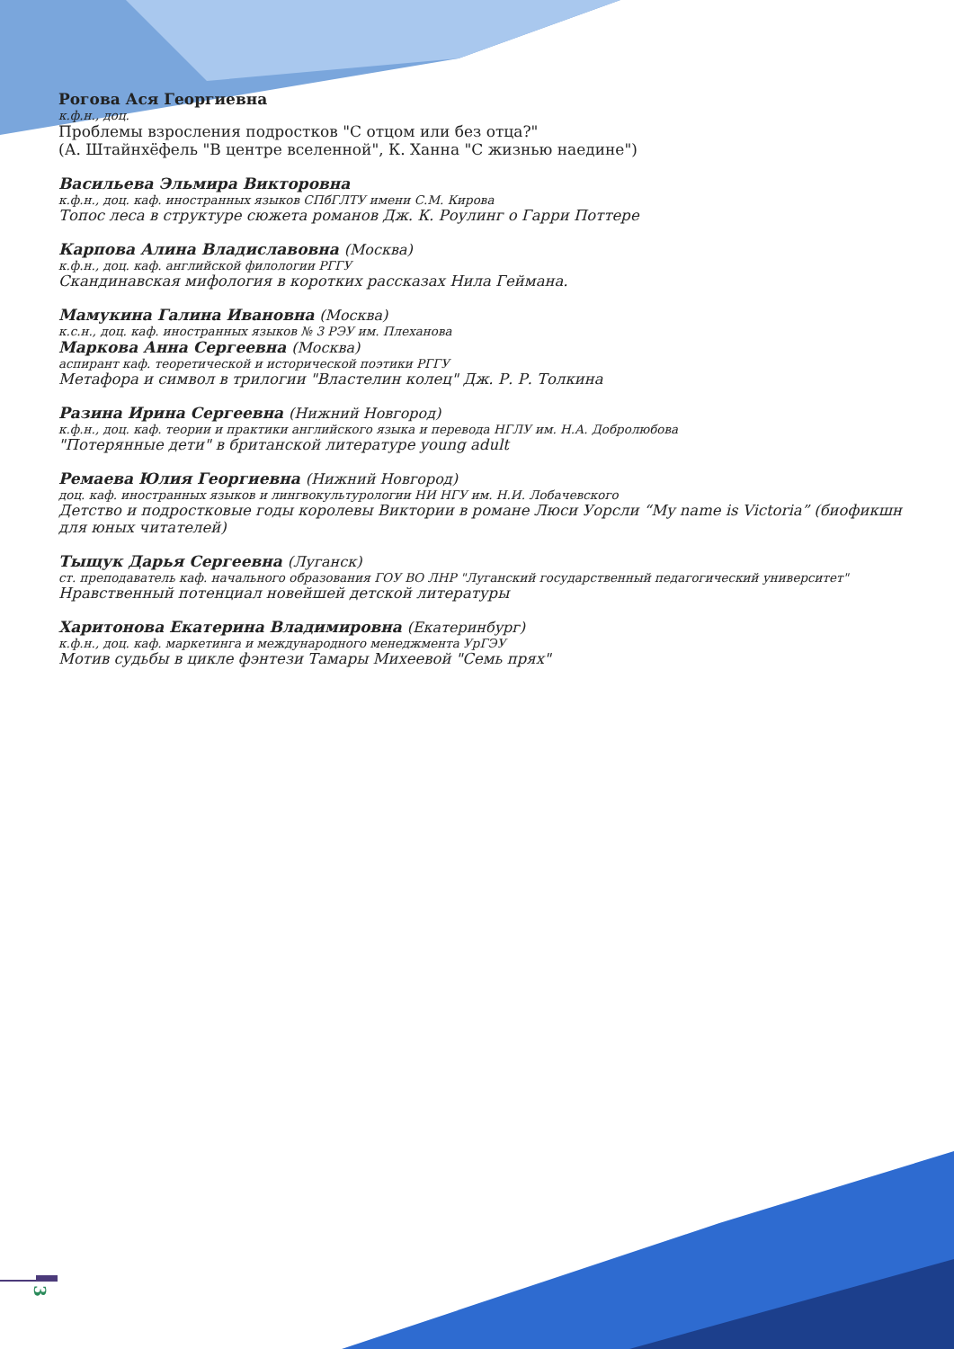Рогова Ася Георгиевна
к.ф.н., доц.
Проблемы взросления подростков "С отцом или без отца?"
(А. Штайнхёфель "В центре вселенной", К. Ханна "С жизнью наедине")
Васильева Эльмира Викторовна
к.ф.н., доц. каф. иностранных языков СПбГЛТУ имени С.М. Кирова
Топос леса в структуре сюжета романов Дж. К. Роулинг о Гарри Поттере
Карпова Алина Владиславовна (Москва)
к.ф.н., доц. каф. английской филологии РГГУ
Скандинавская мифология в коротких рассказах Нила Геймана.
Мамукина Галина Ивановна (Москва)
к.с.н., доц. каф. иностранных языков № 3 РЭУ им. Плеханова
Маркова Анна Сергеевна (Москва)
аспирант каф. теоретической и исторической поэтики РГГУ
Метафора и символ в трилогии "Властелин колец" Дж. Р. Р. Толкина
Разина Ирина Сергеевна (Нижний Новгород)
к.ф.н., доц. каф. теории и практики английского языка и перевода НГЛУ им. Н.А. Добролюбова
"Потерянные дети" в британской литературе young adult
Ремаева Юлия Георгиевна (Нижний Новгород)
доц. каф. иностранных языков и лингвокультурологии НИ НГУ им. Н.И. Лобачевского
Детство и подростковые годы королевы Виктории в романе Люси Уорсли “My name is Victoria” (биофикшн для юных читателей)
Тыщук Дарья Сергеевна (Луганск)
ст. преподаватель каф. начального образования ГОУ ВО ЛНР "Луганский государственный педагогический университет"
Нравственный потенциал новейшей детской литературы
Харитонова Екатерина Владимировна (Екатеринбург)
к.ф.н., доц. каф. маркетинга и международного менеджмента УрГЭУ
Мотив судьбы в цикле фэнтези Тамары Михеевой "Семь прях"
3